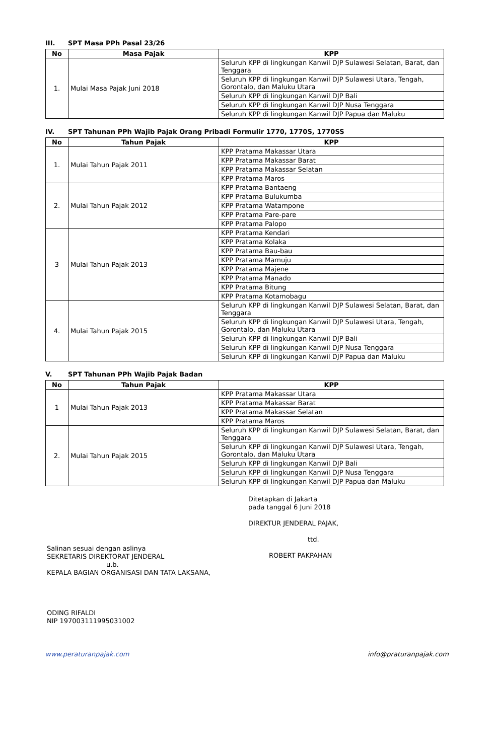III. SPT Masa PPh Pasal 23/26
| No | Masa Pajak | KPP |
| --- | --- | --- |
| 1. | Mulai Masa Pajak Juni 2018 | Seluruh KPP di lingkungan Kanwil DJP Sulawesi Selatan, Barat, dan Tenggara |
| | | Seluruh KPP di lingkungan Kanwil DJP Sulawesi Utara, Tengah, Gorontalo, dan Maluku Utara |
| | | Seluruh KPP di lingkungan Kanwil DJP Bali |
| | | Seluruh KPP di lingkungan Kanwil DJP Nusa Tenggara |
| | | Seluruh KPP di lingkungan Kanwil DJP Papua dan Maluku |
IV. SPT Tahunan PPh Wajib Pajak Orang Pribadi Formulir 1770, 1770S, 1770SS
| No | Tahun Pajak | KPP |
| --- | --- | --- |
| 1. | Mulai Tahun Pajak 2011 | KPP Pratama Makassar Utara |
| | | KPP Pratama Makassar Barat |
| | | KPP Pratama Makassar Selatan |
| | | KPP Pratama Maros |
| 2. | Mulai Tahun Pajak 2012 | KPP Pratama Bantaeng |
| | | KPP Pratama Bulukumba |
| | | KPP Pratama Watampone |
| | | KPP Pratama Pare-pare |
| | | KPP Pratama Palopo |
| 3 | Mulai Tahun Pajak 2013 | KPP Pratama Kendari |
| | | KPP Pratama Kolaka |
| | | KPP Pratama Bau-bau |
| | | KPP Pratama Mamuju |
| | | KPP Pratama Majene |
| | | KPP Pratama Manado |
| | | KPP Pratama Bitung |
| | | KPP Pratama Kotamobagu |
| 4. | Mulai Tahun Pajak 2015 | Seluruh KPP di lingkungan Kanwil DJP Sulawesi Selatan, Barat, dan Tenggara |
| | | Seluruh KPP di lingkungan Kanwil DJP Sulawesi Utara, Tengah, Gorontalo, dan Maluku Utara |
| | | Seluruh KPP di lingkungan Kanwil DJP Bali |
| | | Seluruh KPP di lingkungan Kanwil DJP Nusa Tenggara |
| | | Seluruh KPP di lingkungan Kanwil DJP Papua dan Maluku |
V. SPT Tahunan PPh Wajib Pajak Badan
| No | Tahun Pajak | KPP |
| --- | --- | --- |
| 1 | Mulai Tahun Pajak 2013 | KPP Pratama Makassar Utara |
| | | KPP Pratama Makassar Barat |
| | | KPP Pratama Makassar Selatan |
| | | KPP Pratama Maros |
| 2. | Mulai Tahun Pajak 2015 | Seluruh KPP di lingkungan Kanwil DJP Sulawesi Selatan, Barat, dan Tenggara |
| | | Seluruh KPP di lingkungan Kanwil DJP Sulawesi Utara, Tengah, Gorontalo, dan Maluku Utara |
| | | Seluruh KPP di lingkungan Kanwil DJP Bali |
| | | Seluruh KPP di lingkungan Kanwil DJP Nusa Tenggara |
| | | Seluruh KPP di lingkungan Kanwil DJP Papua dan Maluku |
Salinan sesuai dengan aslinya
SEKRETARIS DIREKTORAT JENDERAL
u.b.
KEPALA BAGIAN ORGANISASI DAN TATA LAKSANA,
ODING RIFALDI
NIP 197003111995031002
Ditetapkan di Jakarta
pada tanggal 6 Juni 2018
DIREKTUR JENDERAL PAJAK,
ttd.
ROBERT PAKPAHAN
www.peraturanpajak.com info@praturanpajak.com